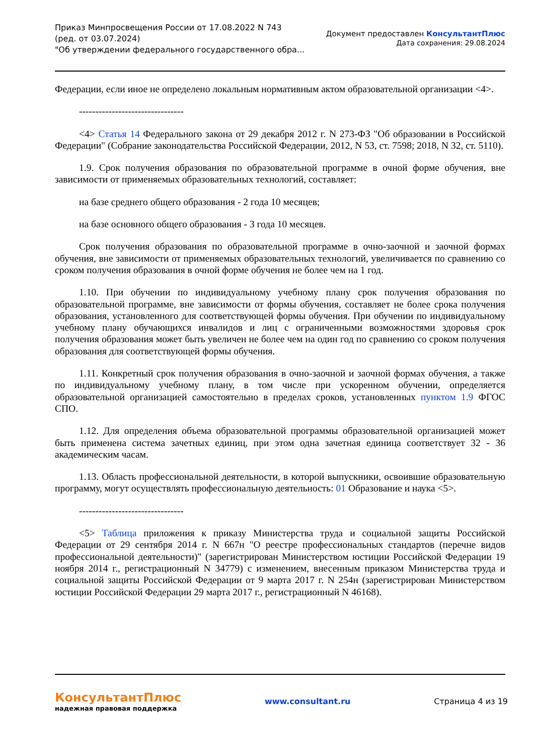Приказ Минпросвещения России от 17.08.2022 N 743
(ред. от 03.07.2024)
"Об утверждении федерального государственного обра...
Документ предоставлен КонсультантПлюс
Дата сохранения: 29.08.2024
Федерации, если иное не определено локальным нормативным актом образовательной организации <4>.
--------------------------------
<4> Статья 14 Федерального закона от 29 декабря 2012 г. N 273-ФЗ "Об образовании в Российской Федерации" (Собрание законодательства Российской Федерации, 2012, N 53, ст. 7598; 2018, N 32, ст. 5110).
1.9. Срок получения образования по образовательной программе в очной форме обучения, вне зависимости от применяемых образовательных технологий, составляет:
на базе среднего общего образования - 2 года 10 месяцев;
на базе основного общего образования - 3 года 10 месяцев.
Срок получения образования по образовательной программе в очно-заочной и заочной формах обучения, вне зависимости от применяемых образовательных технологий, увеличивается по сравнению со сроком получения образования в очной форме обучения не более чем на 1 год.
1.10. При обучении по индивидуальному учебному плану срок получения образования по образовательной программе, вне зависимости от формы обучения, составляет не более срока получения образования, установленного для соответствующей формы обучения. При обучении по индивидуальному учебному плану обучающихся инвалидов и лиц с ограниченными возможностями здоровья срок получения образования может быть увеличен не более чем на один год по сравнению со сроком получения образования для соответствующей формы обучения.
1.11. Конкретный срок получения образования в очно-заочной и заочной формах обучения, а также по индивидуальному учебному плану, в том числе при ускоренном обучении, определяется образовательной организацией самостоятельно в пределах сроков, установленных пунктом 1.9 ФГОС СПО.
1.12. Для определения объема образовательной программы образовательной организацией может быть применена система зачетных единиц, при этом одна зачетная единица соответствует 32 - 36 академическим часам.
1.13. Область профессиональной деятельности, в которой выпускники, освоившие образовательную программу, могут осуществлять профессиональную деятельность: 01 Образование и наука <5>.
--------------------------------
<5> Таблица приложения к приказу Министерства труда и социальной защиты Российской Федерации от 29 сентября 2014 г. N 667н "О реестре профессиональных стандартов (перечне видов профессиональной деятельности)" (зарегистрирован Министерством юстиции Российской Федерации 19 ноября 2014 г., регистрационный N 34779) с изменением, внесенным приказом Министерства труда и социальной защиты Российской Федерации от 9 марта 2017 г. N 254н (зарегистрирован Министерством юстиции Российской Федерации 29 марта 2017 г., регистрационный N 46168).
КонсультантПлюс
надежная правовая поддержка
www.consultant.ru Страница 4 из 19